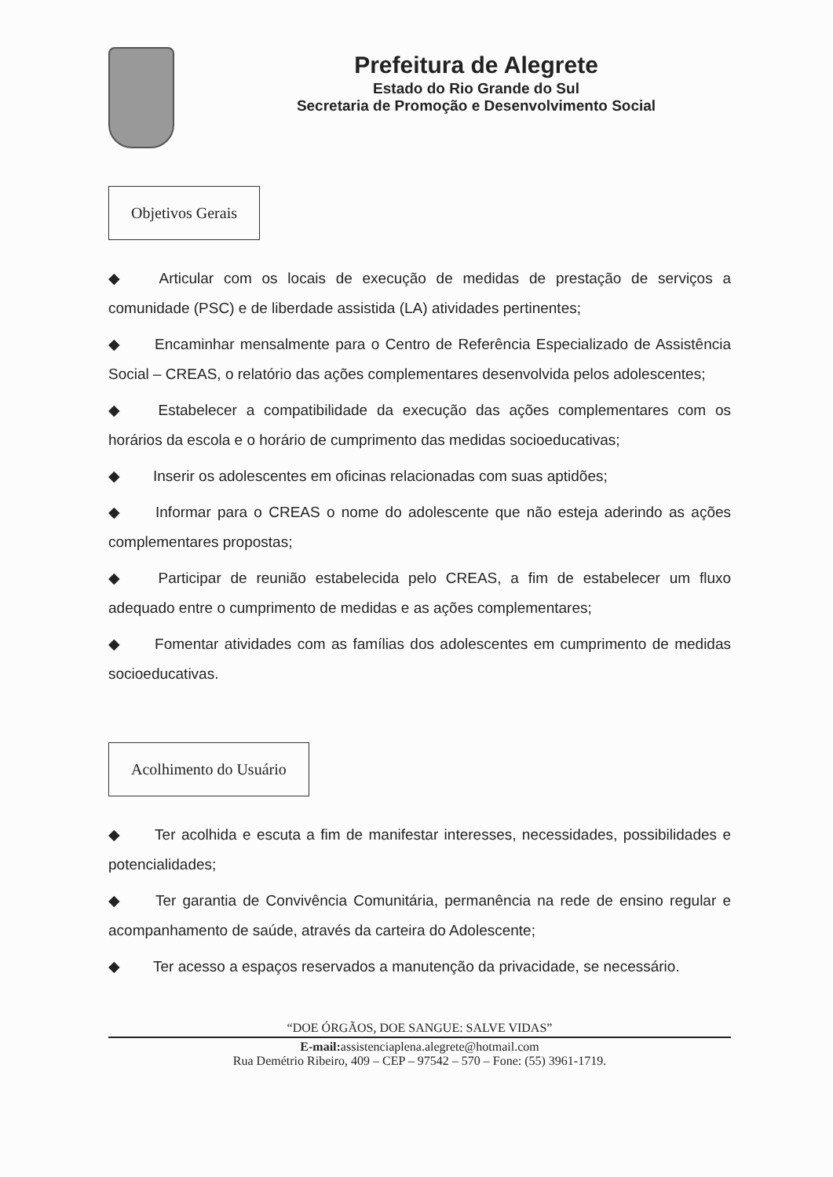Prefeitura de Alegrete
Estado do Rio Grande do Sul
Secretaria de Promoção e Desenvolvimento Social
Objetivos Gerais
◆ Articular com os locais de execução de medidas de prestação de serviços a comunidade (PSC) e de liberdade assistida (LA) atividades pertinentes;
◆ Encaminhar mensalmente para o Centro de Referência Especializado de Assistência Social – CREAS, o relatório das ações complementares desenvolvida pelos adolescentes;
◆ Estabelecer a compatibilidade da execução das ações complementares com os horários da escola e o horário de cumprimento das medidas socioeducativas;
◆ Inserir os adolescentes em oficinas relacionadas com suas aptidões;
◆ Informar para o CREAS o nome do adolescente que não esteja aderindo as ações complementares propostas;
◆ Participar de reunião estabelecida pelo CREAS, a fim de estabelecer um fluxo adequado entre o cumprimento de medidas e as ações complementares;
◆ Fomentar atividades com as famílias dos adolescentes em cumprimento de medidas socioeducativas.
Acolhimento do Usuário
◆ Ter acolhida e escuta a fim de manifestar interesses, necessidades, possibilidades e potencialidades;
◆ Ter garantia de Convivência Comunitária, permanência na rede de ensino regular e acompanhamento de saúde, através da carteira do Adolescente;
◆ Ter acesso a espaços reservados a manutenção da privacidade, se necessário.
“DOE ÓRGÃOS, DOE SANGUE: SALVE VIDAS”
E-mail: assistenciaplena.alegrete@hotmail.com
Rua Demétrio Ribeiro, 409 – CEP – 97542 – 570 – Fone: (55) 3961-1719.